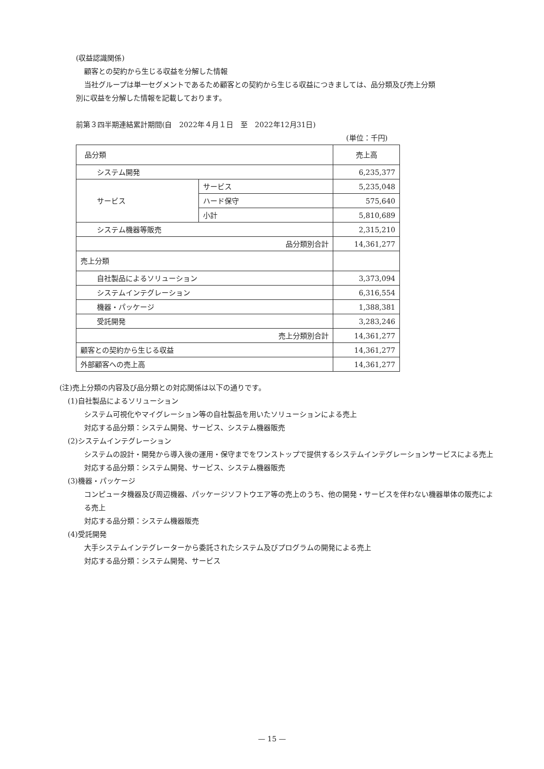(収益認識関係)
顧客との契約から生じる収益を分解した情報
当社グループは単一セグメントであるため顧客との契約から生じる収益につきましては、品分類及び売上分類
別に収益を分解した情報を記載しております。
前第３四半期連結累計期間(自　2022年４月１日　至　2022年12月31日)
(単位：千円)
| 品分類 | | 売上高 |
| システム開発 | | 6,235,377 |
| サービス | サービス | 5,235,048 |
| | ハード保守 | 575,640 |
| | 小計 | 5,810,689 |
| システム機器等販売 | | 2,315,210 |
| 品分類別合計 | | 14,361,277 |
| 売上分類 | | |
| 自社製品によるソリューション | | 3,373,094 |
| システムインテグレーション | | 6,316,554 |
| 機器・パッケージ | | 1,388,381 |
| 受託開発 | | 3,283,246 |
| 売上分類別合計 | | 14,361,277 |
| 顧客との契約から生じる収益 | | 14,361,277 |
| 外部顧客への売上高 | | 14,361,277 |
(注)売上分類の内容及び品分類との対応関係は以下の通りです。
(1)自社製品によるソリューション
システム可視化やマイグレーション等の自社製品を用いたソリューションによる売上
対応する品分類：システム開発、サービス、システム機器販売
(2)システムインテグレーション
システムの設計・開発から導入後の運用・保守までをワンストップで提供するシステムインテグレーションサービスによる売上
対応する品分類：システム開発、サービス、システム機器販売
(3)機器・パッケージ
コンピュータ機器及び周辺機器、パッケージソフトウエア等の売上のうち、他の開発・サービスを伴わない機器単体の販売による売上
対応する品分類：システム機器販売
(4)受託開発
大手システムインテグレーターから委託されたシステム及びプログラムの開発による売上
対応する品分類：システム開発、サービス
— 15 —